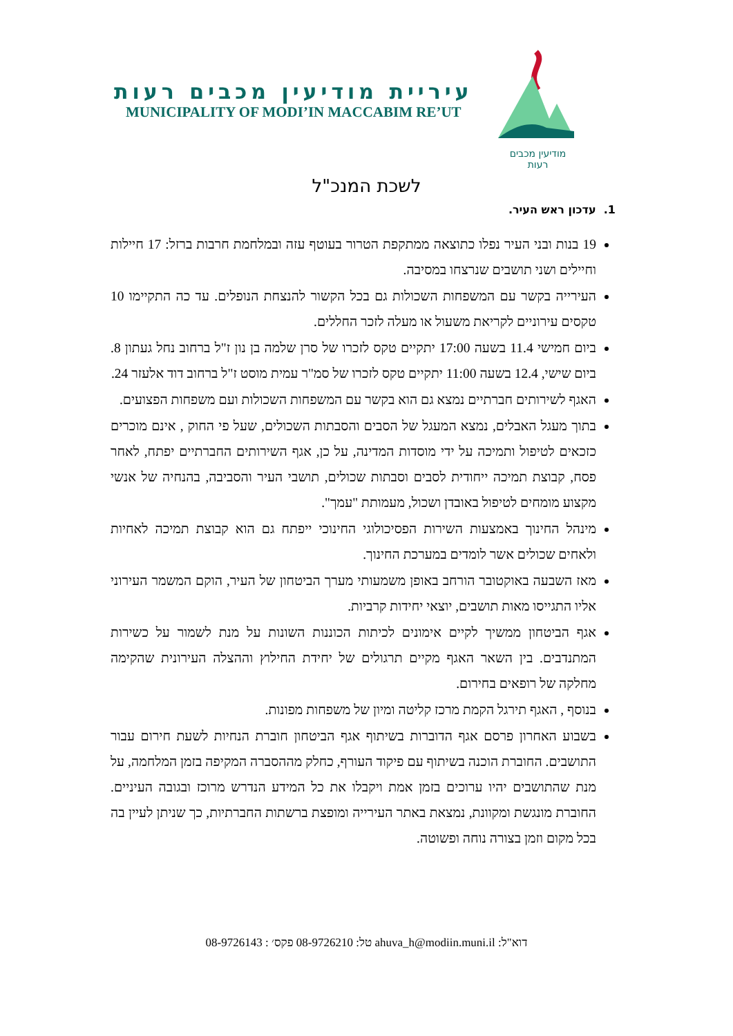עיריית מודיעין מכבים רעות
MUNICIPALITY OF MODI’IN MACCABIM RE’UT
מודיעין מכבים רעות
לשכת המנכ"ל
1. עדכון ראש העיר.
19 בנות ובני העיר נפלו כתוצאה ממתקפת הטרור בעוטף עזה ובמלחמת חרבות ברזל: 17 חיילות וחיילים ושני תושבים שנרצחו במסיבה.
העירייה בקשר עם המשפחות השכולות גם בכל הקשור להנצחת הנופלים. עד כה התקיימו 10 טקסים עירוניים לקריאת משעול או מעלה לזכר החללים.
ביום חמישי 11.4 בשעה 17:00 יתקיים טקס לזכרו של סרן שלמה בן נון ז"ל ברחוב נחל געתון 8. ביום שישי, 12.4 בשעה 11:00 יתקיים טקס לזכרו של סמ"ר עמית מוסט ז"ל ברחוב דוד אלעזר 24.
האגף לשירותים חברתיים נמצא גם הוא בקשר עם המשפחות השכולות ועם משפחות הפצועים.
בתוך מעגל האבלים, נמצא המעגל של הסבים והסבתות השכולים, שעל פי החוק , אינם מוכרים כזכאים לטיפול ותמיכה על ידי מוסדות המדינה, על כן, אגף השירותים החברתיים יפתח, לאחר פסח, קבוצת תמיכה ייחודית לסבים וסבתות שכולים, תושבי העיר והסביבה, בהנחיה של אנשי מקצוע מומחים לטיפול באובדן ושכול, מעמותת "עמך".
מינהל החינוך באמצעות השירות הפסיכולוגי החינוכי ייפתח גם הוא קבוצת תמיכה לאחיות ולאחים שכולים אשר לומדים במערכת החינוך.
מאז השבעה באוקטובר הורחב באופן משמעותי מערך הביטחון של העיר, הוקם המשמר העירוני אליו התגייסו מאות תושבים, יוצאי יחידות קרביות.
אגף הביטחון ממשיך לקיים אימונים לכיתות הכוננות השונות על מנת לשמור על כשירות המתנדבים. בין השאר האגף מקיים תרגולים של יחידת החילוץ וההצלה העירונית שהקימה מחלקה של רופאים בחירום.
בנוסף , האגף תירגל הקמת מרכז קליטה ומיון של משפחות מפונות.
בשבוע האחרון פרסם אגף הדוברות בשיתוף אגף הביטחון חוברת הנחיות לשעת חירום עבור התושבים. החוברת הוכנה בשיתוף עם פיקוד העורף, כחלק מההסברה המקיפה בזמן המלחמה, על מנת שהתושבים יהיו ערוכים בזמן אמת ויקבלו את כל המידע הנדרש מרוכז ובגובה העיניים. החוברת מונגשת ומקוונת, נמצאת באתר העירייה ומופצת ברשתות החברתיות, כך שניתן לעיין בה בכל מקום וזמן בצורה נוחה ופשוטה.
דוא"ל: ahuva_h@modiin.muni.il טל: 08-9726210 פקס׳ : 08-9726143